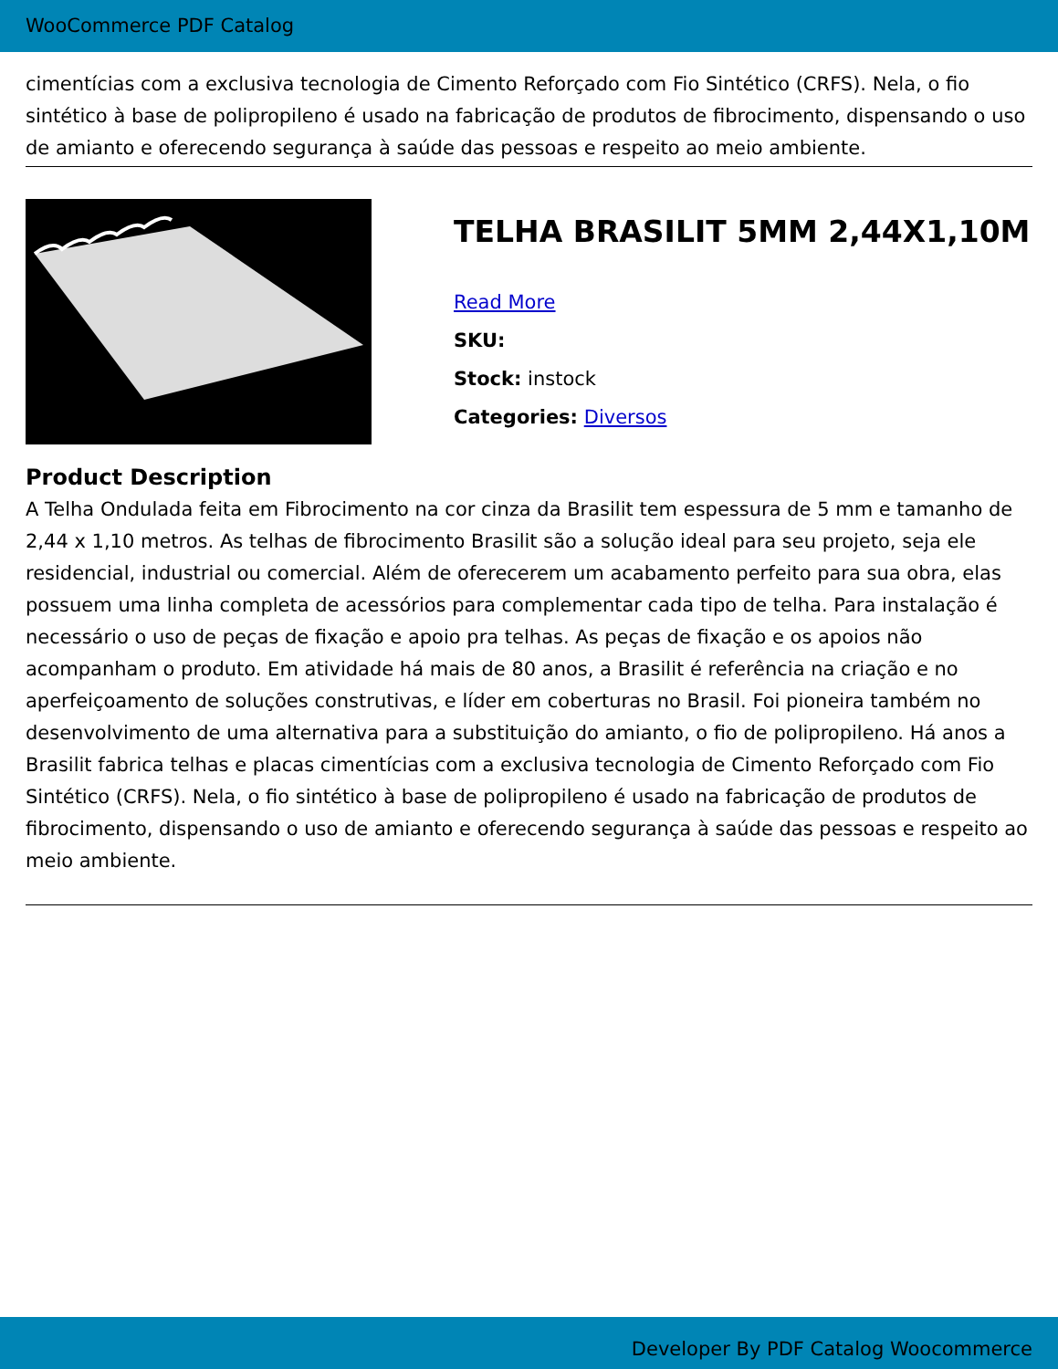WooCommerce PDF Catalog
cimentícias com a exclusiva tecnologia de Cimento Reforçado com Fio Sintético (CRFS). Nela, o fio sintético à base de polipropileno é usado na fabricação de produtos de fibrocimento, dispensando o uso de amianto e oferecendo segurança à saúde das pessoas e respeito ao meio ambiente.
TELHA BRASILIT 5MM 2,44X1,10M
Read More
SKU:
Stock: instock
Categories: Diversos
Product Description
A Telha Ondulada feita em Fibrocimento na cor cinza da Brasilit tem espessura de 5 mm e tamanho de 2,44 x 1,10 metros. As telhas de fibrocimento Brasilit são a solução ideal para seu projeto, seja ele residencial, industrial ou comercial. Além de oferecerem um acabamento perfeito para sua obra, elas possuem uma linha completa de acessórios para complementar cada tipo de telha. Para instalação é necessário o uso de peças de fixação e apoio pra telhas. As peças de fixação e os apoios não acompanham o produto. Em atividade há mais de 80 anos, a Brasilit é referência na criação e no aperfeiçoamento de soluções construtivas, e líder em coberturas no Brasil. Foi pioneira também no desenvolvimento de uma alternativa para a substituição do amianto, o fio de polipropileno. Há anos a Brasilit fabrica telhas e placas cimentícias com a exclusiva tecnologia de Cimento Reforçado com Fio Sintético (CRFS). Nela, o fio sintético à base de polipropileno é usado na fabricação de produtos de fibrocimento, dispensando o uso de amianto e oferecendo segurança à saúde das pessoas e respeito ao meio ambiente.
Developer By PDF Catalog Woocommerce